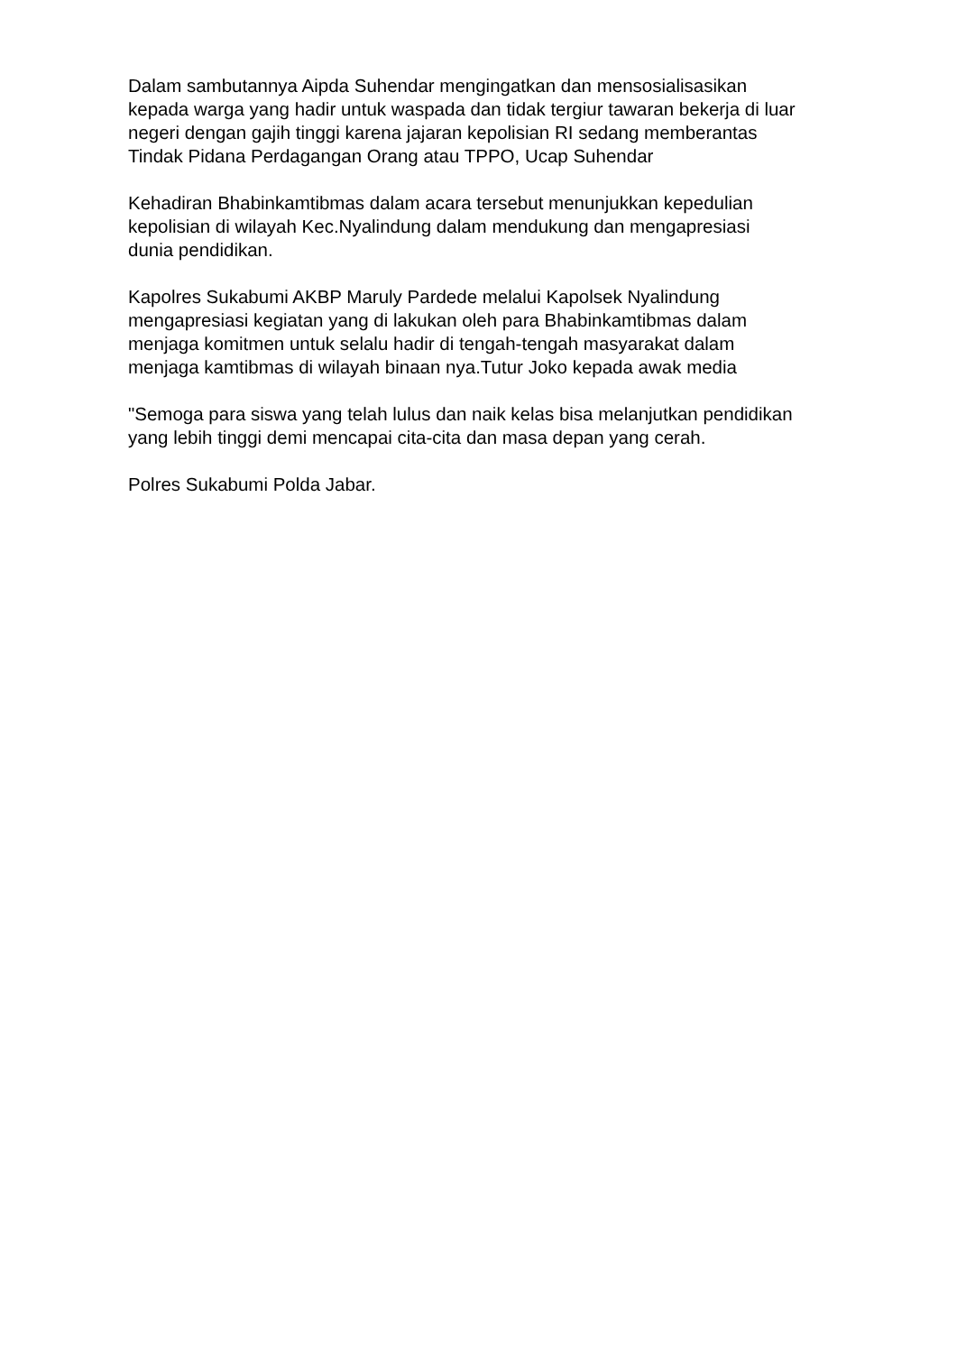Dalam sambutannya Aipda Suhendar mengingatkan dan mensosialisasikan
kepada warga yang hadir untuk waspada dan tidak tergiur tawaran bekerja di luar
negeri dengan gajih tinggi karena jajaran kepolisian RI sedang memberantas
Tindak Pidana Perdagangan Orang atau TPPO, Ucap Suhendar
Kehadiran Bhabinkamtibmas dalam acara tersebut menunjukkan kepedulian
kepolisian di wilayah Kec.Nyalindung dalam mendukung dan mengapresiasi
dunia pendidikan.
Kapolres Sukabumi AKBP Maruly Pardede melalui Kapolsek Nyalindung
mengapresiasi kegiatan yang di lakukan oleh para Bhabinkamtibmas dalam
menjaga komitmen untuk selalu hadir di tengah-tengah masyarakat dalam
menjaga kamtibmas di wilayah binaan nya.Tutur Joko kepada awak media
"Semoga para siswa yang telah lulus dan naik kelas bisa melanjutkan pendidikan
yang lebih tinggi demi mencapai cita-cita dan masa depan yang cerah.
Polres Sukabumi Polda Jabar.